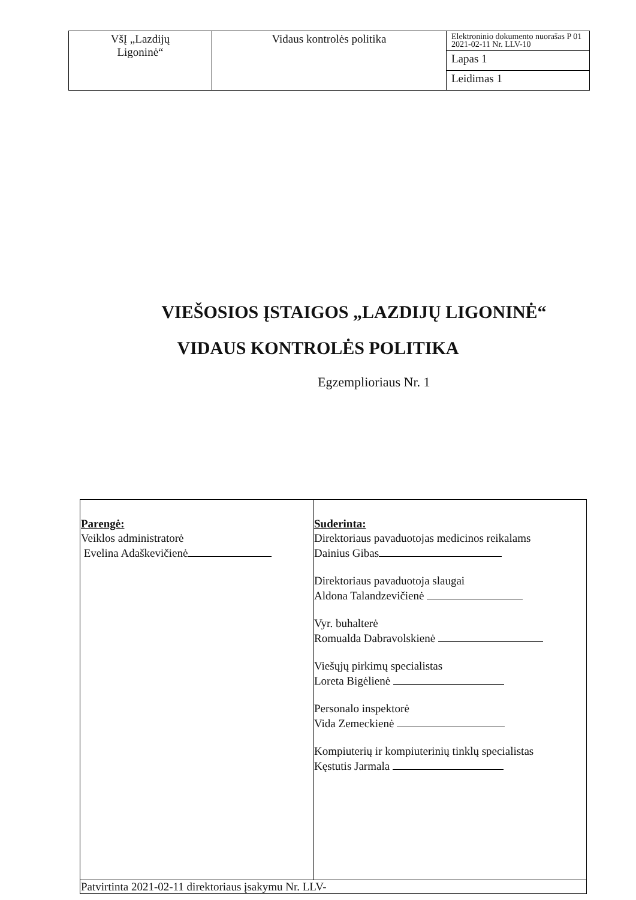| VšĮ „Lazdijų Ligoninė“ | Vidaus kontrolės politika | Elektroninio dokumento nuorašas P 01 2021-02-11 Nr. LLV-10 |
| | | Lapas 1 |
| | | Leidimas 1 |
VIEŠOSIOS ĮSTAIGOS „LAZDIJŲ LIGONINĖ“
VIDAUS KONTROLĖS POLITIKA
Egzemplioriaus Nr. 1
| Parengė: Veiklos administratorė Evelina Adaškevičienė | Suderinta: Direktoriaus pavaduotojas medicinos reikalams Dainius Gibas Direktoriaus pavaduotoja slaugai Aldona Talandzevičienė Vyr. buhalterė Romualda Dabravolskienė Viešųjų pirkimų specialistas Loreta Bigėlienė Personalo inspektorė Vida Zemeckienė Kompiuterių ir kompiuterinių tinklų specialistas Kęstutis Jarmala |
| Patvirtinta 2021-02-11 direktoriaus įsakymu Nr. LLV- | |